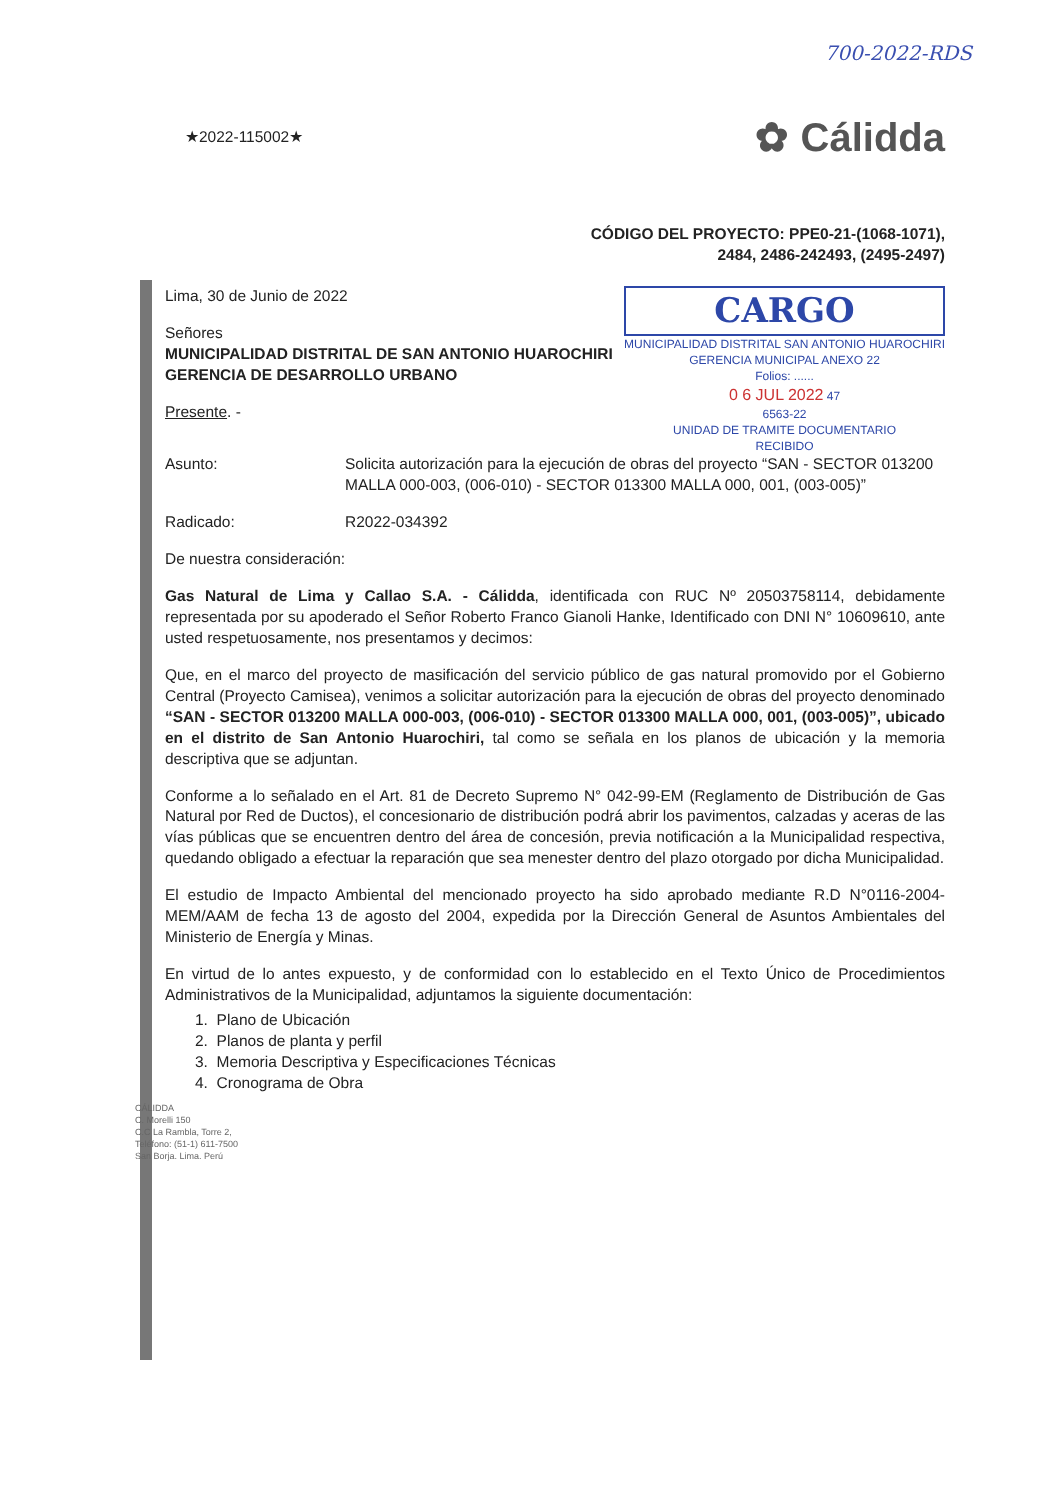700-2022-RDS
★2022-115002★
✿ Cálidda
CÓDIGO DEL PROYECTO: PPE0-21-(1068-1071),
2484, 2486-242493, (2495-2497)
Lima, 30 de Junio de 2022
Señores
MUNICIPALIDAD DISTRITAL DE SAN ANTONIO HUAROCHIRI
GERENCIA DE DESARROLLO URBANO
Presente. -
CARGO
MUNICIPALIDAD DISTRITAL SAN ANTONIO HUAROCHIRI
GERENCIA MUNICIPAL ANEXO 22
Folios: ......
0 6 JUL 2022 47
6563-22
UNIDAD DE TRAMITE DOCUMENTARIO
RECIBIDO
Asunto: Solicita autorización para la ejecución de obras del proyecto “SAN - SECTOR 013200 MALLA 000-003, (006-010) - SECTOR 013300 MALLA 000, 001, (003-005)”
Radicado: R2022-034392
De nuestra consideración:
Gas Natural de Lima y Callao S.A. - Cálidda, identificada con RUC Nº 20503758114, debidamente representada por su apoderado el Señor Roberto Franco Gianoli Hanke, Identificado con DNI N° 10609610, ante usted respetuosamente, nos presentamos y decimos:
Que, en el marco del proyecto de masificación del servicio público de gas natural promovido por el Gobierno Central (Proyecto Camisea), venimos a solicitar autorización para la ejecución de obras del proyecto denominado “SAN - SECTOR 013200 MALLA 000-003, (006-010) - SECTOR 013300 MALLA 000, 001, (003-005)”, ubicado en el distrito de San Antonio Huarochiri, tal como se señala en los planos de ubicación y la memoria descriptiva que se adjuntan.
Conforme a lo señalado en el Art. 81 de Decreto Supremo N° 042-99-EM (Reglamento de Distribución de Gas Natural por Red de Ductos), el concesionario de distribución podrá abrir los pavimentos, calzadas y aceras de las vías públicas que se encuentren dentro del área de concesión, previa notificación a la Municipalidad respectiva, quedando obligado a efectuar la reparación que sea menester dentro del plazo otorgado por dicha Municipalidad.
El estudio de Impacto Ambiental del mencionado proyecto ha sido aprobado mediante R.D N°0116-2004-MEM/AAM de fecha 13 de agosto del 2004, expedida por la Dirección General de Asuntos Ambientales del Ministerio de Energía y Minas.
En virtud de lo antes expuesto, y de conformidad con lo establecido en el Texto Único de Procedimientos Administrativos de la Municipalidad, adjuntamos la siguiente documentación:
1. Plano de Ubicación
2. Planos de planta y perfil
3. Memoria Descriptiva y Especificaciones Técnicas
4. Cronograma de Obra
CÁLIDDA
C. Morelli 150
C.C La Rambla, Torre 2,
Teléfono: (51-1) 611-7500
San Borja. Lima. Perú